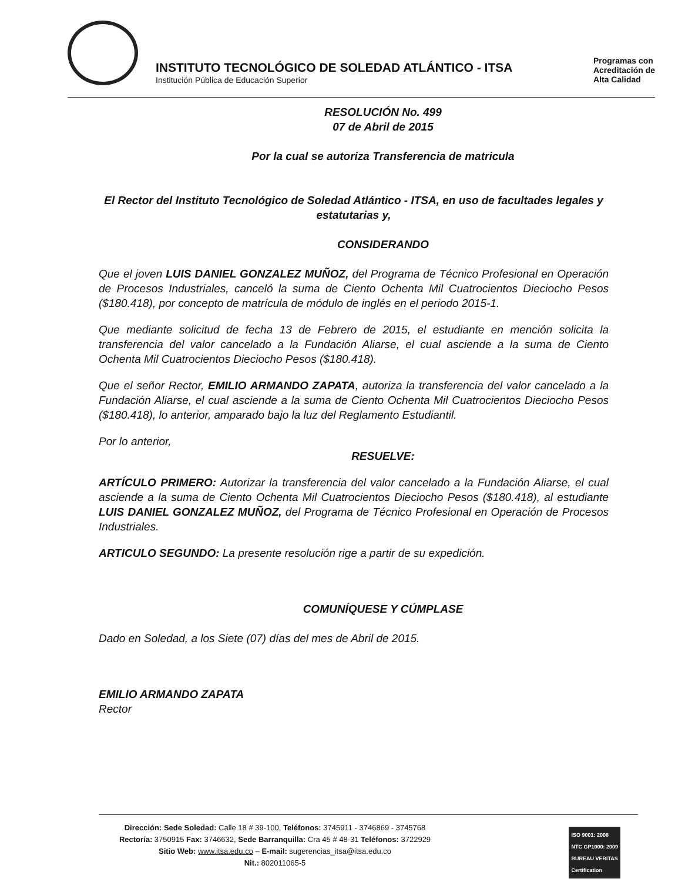INSTITUTO TECNOLÓGICO DE SOLEDAD ATLÁNTICO - ITSA
Institución Pública de Educación Superior
Programas con
Acreditación de
Alta Calidad
RESOLUCIÓN No. 499
07 de Abril de 2015
Por la cual se autoriza Transferencia de matricula
El Rector del Instituto Tecnológico de Soledad Atlántico - ITSA, en uso de facultades legales y estatutarias y,
CONSIDERANDO
Que el joven LUIS DANIEL GONZALEZ MUÑOZ, del Programa de Técnico Profesional en Operación de Procesos Industriales, canceló la suma de Ciento Ochenta Mil Cuatrocientos Dieciocho Pesos ($180.418), por concepto de matrícula de módulo de inglés en el periodo 2015-1.
Que mediante solicitud de fecha 13 de Febrero de 2015, el estudiante en mención solicita la transferencia del valor cancelado a la Fundación Aliarse, el cual asciende a la suma de Ciento Ochenta Mil Cuatrocientos Dieciocho Pesos ($180.418).
Que el señor Rector, EMILIO ARMANDO ZAPATA, autoriza la transferencia del valor cancelado a la Fundación Aliarse, el cual asciende a la suma de Ciento Ochenta Mil Cuatrocientos Dieciocho Pesos ($180.418), lo anterior, amparado bajo la luz del Reglamento Estudiantil.
Por lo anterior,
RESUELVE:
ARTÍCULO PRIMERO: Autorizar la transferencia del valor cancelado a la Fundación Aliarse, el cual asciende a la suma de Ciento Ochenta Mil Cuatrocientos Dieciocho Pesos ($180.418), al estudiante LUIS DANIEL GONZALEZ MUÑOZ, del Programa de Técnico Profesional en Operación de Procesos Industriales.
ARTICULO SEGUNDO: La presente resolución rige a partir de su expedición.
COMUNÍQUESE Y CÚMPLASE
Dado en Soledad, a los Siete (07) días del mes de Abril de 2015.
EMILIO ARMANDO ZAPATA
Rector
Dirección: Sede Soledad: Calle 18 # 39-100, Teléfonos: 3745911 - 3746869 - 3745768
Rectoría: 3750915 Fax: 3746632, Sede Barranquilla: Cra 45 # 48-31 Teléfonos: 3722929
Sitio Web: www.itsa.edu.co – E-mail: sugerencias_itsa@itsa.edu.co
Nit.: 802011065-5
ISO 9001: 2008
NTC GP1000: 2009
BUREAU VERITAS
Certification